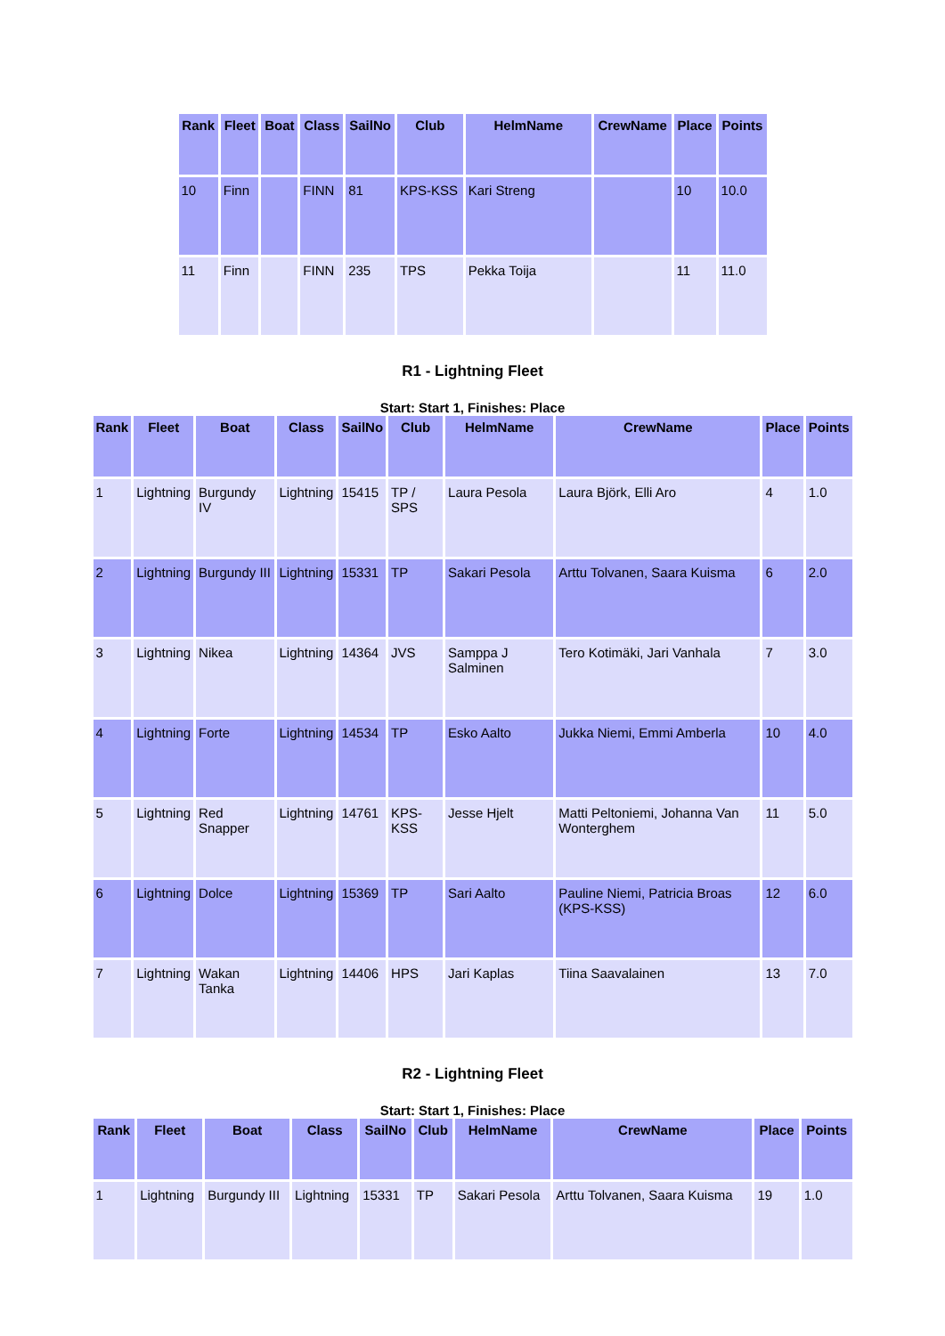| Rank | Fleet | Boat | Class | SailNo | Club | HelmName | CrewName | Place | Points |
| --- | --- | --- | --- | --- | --- | --- | --- | --- | --- |
| 10 | Finn | | FINN | 81 | KPS-KSS | Kari Streng | | 10 | 10.0 |
| 11 | Finn | | FINN | 235 | TPS | Pekka Toija | | 11 | 11.0 |
R1 - Lightning Fleet
Start: Start 1, Finishes: Place
| Rank | Fleet | Boat | Class | SailNo | Club | HelmName | CrewName | Place | Points |
| --- | --- | --- | --- | --- | --- | --- | --- | --- | --- |
| 1 | Lightning | Burgundy IV | Lightning | 15415 | TP / SPS | Laura Pesola | Laura Björk, Elli Aro | 4 | 1.0 |
| 2 | Lightning | Burgundy III | Lightning | 15331 | TP | Sakari Pesola | Arttu Tolvanen, Saara Kuisma | 6 | 2.0 |
| 3 | Lightning | Nikea | Lightning | 14364 | JVS | Samppa J Salminen | Tero Kotimäki, Jari Vanhala | 7 | 3.0 |
| 4 | Lightning | Forte | Lightning | 14534 | TP | Esko Aalto | Jukka Niemi, Emmi Amberla | 10 | 4.0 |
| 5 | Lightning | Red Snapper | Lightning | 14761 | KPS-KSS | Jesse Hjelt | Matti Peltoniemi, Johanna Van Wonterghem | 11 | 5.0 |
| 6 | Lightning | Dolce | Lightning | 15369 | TP | Sari Aalto | Pauline Niemi, Patricia Broas (KPS-KSS) | 12 | 6.0 |
| 7 | Lightning | Wakan Tanka | Lightning | 14406 | HPS | Jari Kaplas | Tiina Saavalainen | 13 | 7.0 |
R2 - Lightning Fleet
Start: Start 1, Finishes: Place
| Rank | Fleet | Boat | Class | SailNo | Club | HelmName | CrewName | Place | Points |
| --- | --- | --- | --- | --- | --- | --- | --- | --- | --- |
| 1 | Lightning | Burgundy III | Lightning | 15331 | TP | Sakari Pesola | Arttu Tolvanen, Saara Kuisma | 19 | 1.0 |